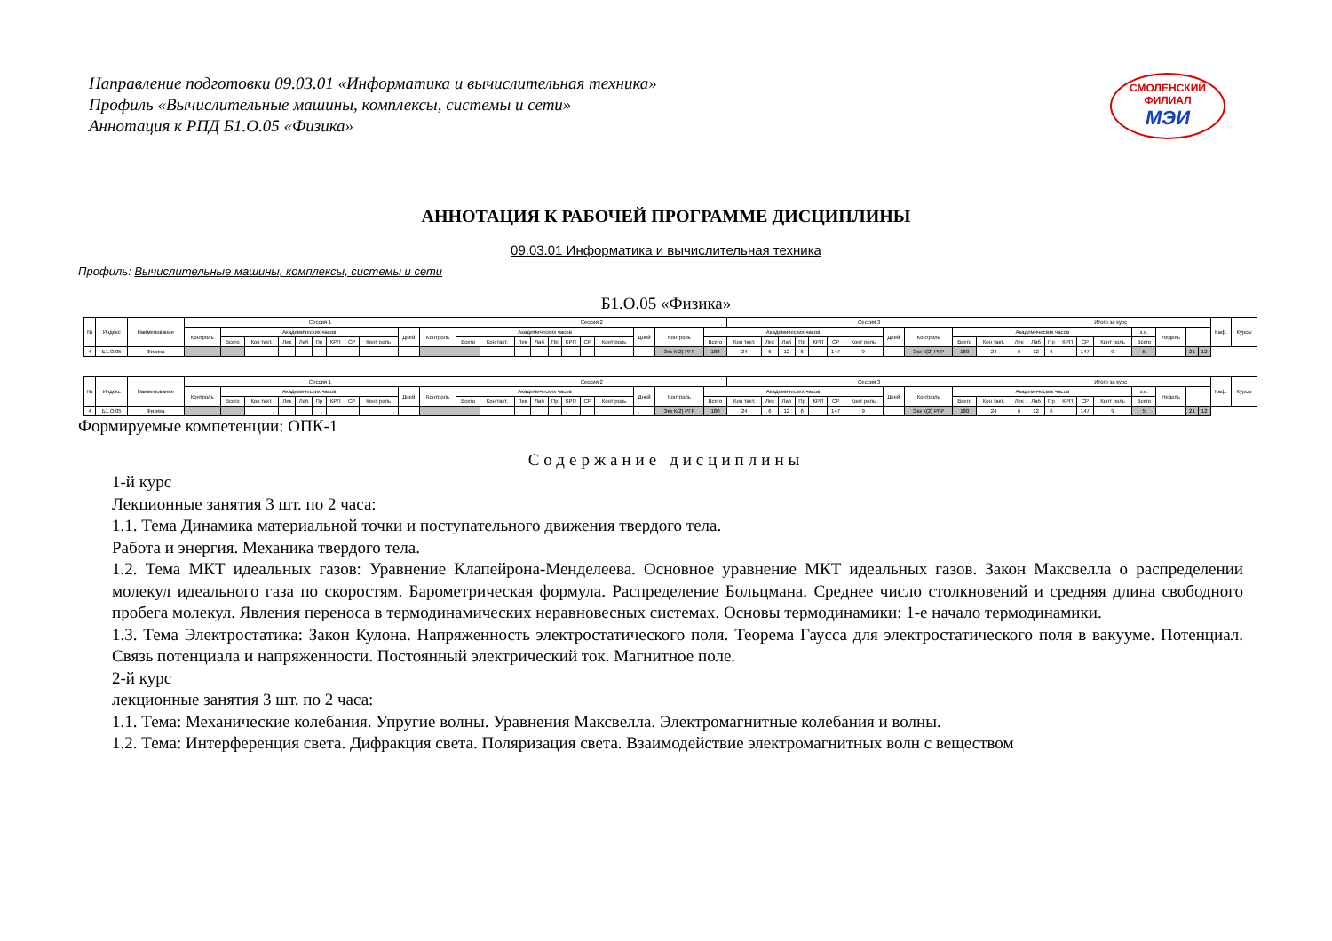Направление подготовки 09.03.01 «Информатика и вычислительная техника»
Профиль «Вычислительные машины, комплексы, системы и сети»
Аннотация к РПД Б1.О.05 «Физика»
СМОЛЕНСКИЙ ФИЛИАЛ
МЭИ
АННОТАЦИЯ К РАБОЧЕЙ ПРОГРАММЕ ДИСЦИПЛИНЫ
09.03.01 Информатика и вычислительная техника
Профиль: Вычислительные машины, комплексы, системы и сети
Б1.О.05 «Физика»
| № | Индекс | Наименование | Сессия 1 | | | | | | | | | | | Сессия 2 | | | | | | | | | | | Сессия 3 | | | | | | | | | | | Итого за курс | | | | | | | | | | Каф. | Курсы |
| --- | --- | --- | --- | --- | --- | --- | --- | --- | --- | --- | --- | --- | --- | --- | --- | --- | --- | --- | --- | --- | --- | --- | --- | --- | --- | --- | --- | --- | --- | --- | --- | --- | --- | --- | --- | --- | --- | --- | --- | --- | --- | --- | --- | --- | --- | --- | --- |
| | | | Контроль | Академических часов | | | | | | | | Дней | Контроль | Академических часов | | | | | | | | Дней | Контроль | Академических часов | | | | | | | | Дней | Контроль | Академических часов | | | | | | | | з.е. | Недель | | | | |
| | | | | Всего | Кон такт. | Лек | Лаб | Пр | КРП | СР | Конт роль | | | Всего | Кон такт. | Лек | Лаб | Пр | КРП | СР | Конт роль | | | Всего | Кон такт. | Лек | Лаб | Пр | КРП | СР | Конт роль | | | Всего | Кон такт. | Лек | Лаб | Пр | КРП | СР | Конт роль | Всего | | | | | |
| 4 | Б1.О.05 | Физика | | | | | | | | | | | | | | | | | | | | | Экз К(2) РГР | 180 | 24 | 6 | 12 | 6 | | 147 | 9 | | Экз К(2) РГР | 180 | 24 | 6 | 12 | 6 | | 147 | 9 | 5 | | 21 | 12 | | |
| № | Индекс | Наименование | Сессия 1 | | | | | | | | | | | Сессия 2 | | | | | | | | | | | Сессия 3 | | | | | | | | | | | Итого за курс | | | | | | | | | | Каф. | Курсы |
| --- | --- | --- | --- | --- | --- | --- | --- | --- | --- | --- | --- | --- | --- | --- | --- | --- | --- | --- | --- | --- | --- | --- | --- | --- | --- | --- | --- | --- | --- | --- | --- | --- | --- | --- | --- | --- | --- | --- | --- | --- | --- | --- | --- | --- | --- | --- | --- |
| | | | Контроль | Академических часов | | | | | | | | Дней | Контроль | Академических часов | | | | | | | | Дней | Контроль | Академических часов | | | | | | | | Дней | Контроль | Академических часов | | | | | | | | з.е. | Недель | | | | |
| | | | | Всего | Кон такт. | Лек | Лаб | Пр | КРП | СР | Конт роль | | | Всего | Кон такт. | Лек | Лаб | Пр | КРП | СР | Конт роль | | | Всего | Кон такт. | Лек | Лаб | Пр | КРП | СР | Конт роль | | | Всего | Кон такт. | Лек | Лаб | Пр | КРП | СР | Конт роль | Всего | | | | | |
| 4 | Б1.О.05 | Физика | | | | | | | | | | | | | | | | | | | | | Экз К(2) РГР | 180 | 24 | 6 | 12 | 6 | | 147 | 9 | | Экз К(2) РГР | 180 | 24 | 6 | 12 | 6 | | 147 | 9 | 5 | | 21 | 12 | | |
Формируемые компетенции: ОПК-1
Содержание дисциплины
1-й курс
Лекционные занятия 3 шт. по 2 часа:
1.1. Тема Динамика материальной точки и поступательного движения твердого тела.
Работа и энергия. Механика твердого тела.
1.2. Тема МКТ идеальных газов: Уравнение Клапейрона-Менделеева. Основное уравнение МКТ идеальных газов. Закон Максвелла о распределении молекул идеального газа по скоростям. Барометрическая формула. Распределение Больцмана. Среднее число столкновений и средняя длина свободного пробега молекул. Явления переноса в термодинамических неравновесных системах. Основы термодинамики: 1-е начало термодинамики.
1.3. Тема Электростатика: Закон Кулона. Напряженность электростатического поля. Теорема Гаусса для электростатического поля в вакууме. Потенциал. Связь потенциала и напряженности. Постоянный электрический ток. Магнитное поле.
2-й курс
лекционные занятия 3 шт. по 2 часа:
1.1. Тема: Механические колебания. Упругие волны. Уравнения Максвелла. Электромагнитные колебания и волны.
1.2. Тема: Интерференция света. Дифракция света. Поляризация света. Взаимодействие электромагнитных волн с веществом